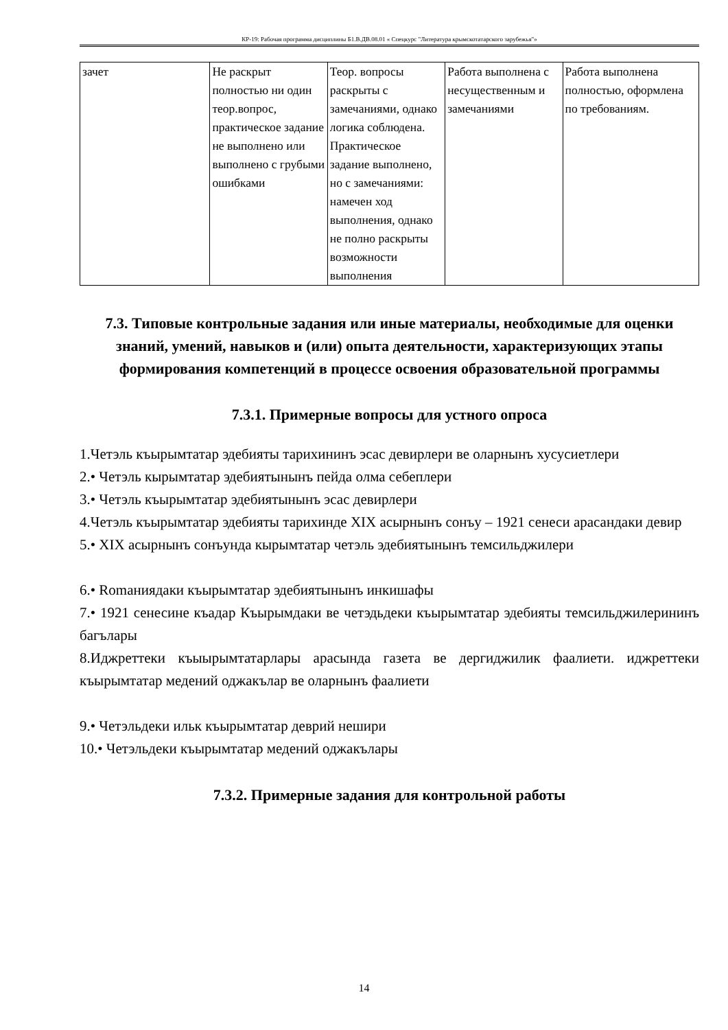КР-19: Рабочая программа дисциплины Б1.В.ДВ.08.01 « Спецкурс "Литература крымскотатарского зарубежья"»
| зачет | Не раскрыт полностью ни один теор.вопрос, практическое задание не выполнено или выполнено с грубыми ошибками | Теор. вопросы раскрыты с замечаниями, однако логика соблюдена. Практическое задание выполнено, но с замечаниями: намечен ход выполнения, однако не полно раскрыты возможности выполнения | Работа выполнена с несущественным и замечаниями | Работа выполнена полностью, оформлена по требованиям. |
7.3. Типовые контрольные задания или иные материалы, необходимые для оценки знаний, умений, навыков и (или) опыта деятельности, характеризующих этапы формирования компетенций в процессе освоения образовательной программы
7.3.1. Примерные вопросы для устного опроса
1.Четэль къырымтатар эдебияты тарихининъ эсас девирлери ве оларнынъ хусусиетлери
2.• Четэль кырымтатар эдебиятынынъ пейда олма себеплери
3.• Четэль къырымтатар эдебиятынынъ эсас девирлери
4.Четэль къырымтатар эдебияты тарихинде XIX асырнынъ сонъу – 1921 сенеси арасандаки девир
5.• XIX асырнынъ сонъунда кырымтатар четэль эдебиятынынъ темсильджилери
6.• Romaниядаки къырымтатар эдебиятынынъ инкишафы
7.• 1921 сенесине къадар Къырымдаки ве четэдьдеки къырымтатар эдебияты темсильджилерининъ багълары
8.Иджреттеки къыырымтатарлары арасында газета ве дергиджилик фаалиети. иджреттеки къырымтатар медений оджакълар ве оларнынъ фаалиети
9.• Четэльдеки ильк къырымтатар деврий нешири
10.• Четэльдеки къырымтатар медений оджакълары
7.3.2. Примерные задания для контрольной работы
14